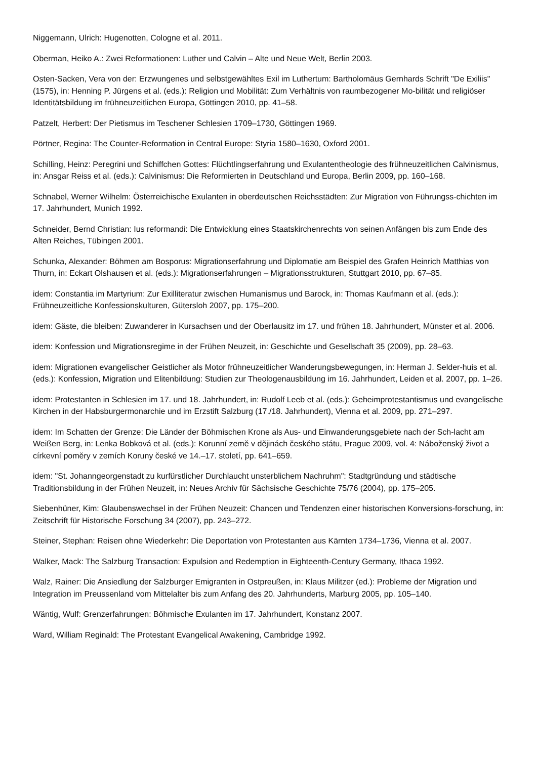Niggemann, Ulrich: Hugenotten, Cologne et al. 2011.
Oberman, Heiko A.: Zwei Reformationen: Luther und Calvin – Alte und Neue Welt, Berlin 2003.
Osten-Sacken, Vera von der: Erzwungenes und selbstgewähltes Exil im Luthertum: Bartholomäus Gernhards Schrift "De Exiliis" (1575), in: Henning P. Jürgens et al. (eds.): Religion und Mobilität: Zum Verhältnis von raumbezogener Mo-bilität und religiöser Identitätsbildung im frühneuzeitlichen Europa, Göttingen 2010, pp. 41–58.
Patzelt, Herbert: Der Pietismus im Teschener Schlesien 1709–1730, Göttingen 1969.
Pörtner, Regina: The Counter-Reformation in Central Europe: Styria 1580–1630, Oxford 2001.
Schilling, Heinz: Peregrini und Schiffchen Gottes: Flüchtlingserfahrung und Exulantentheologie des frühneuzeitlichen Calvinismus, in: Ansgar Reiss et al. (eds.): Calvinismus: Die Reformierten in Deutschland und Europa, Berlin 2009, pp. 160–168.
Schnabel, Werner Wilhelm: Österreichische Exulanten in oberdeutschen Reichsstädten: Zur Migration von Führungss-chichten im 17. Jahrhundert, Munich 1992.
Schneider, Bernd Christian: Ius reformandi: Die Entwicklung eines Staatskirchenrechts von seinen Anfängen bis zum Ende des Alten Reiches, Tübingen 2001.
Schunka, Alexander: Böhmen am Bosporus: Migrationserfahrung und Diplomatie am Beispiel des Grafen Heinrich Matthias von Thurn, in: Eckart Olshausen et al. (eds.): Migrationserfahrungen – Migrationsstrukturen, Stuttgart 2010, pp. 67–85.
idem: Constantia im Martyrium: Zur Exilliteratur zwischen Humanismus und Barock, in: Thomas Kaufmann et al. (eds.): Frühneuzeitliche Konfessionskulturen, Gütersloh 2007, pp. 175–200.
idem: Gäste, die bleiben: Zuwanderer in Kursachsen und der Oberlausitz im 17. und frühen 18. Jahrhundert, Münster et al. 2006.
idem: Konfession und Migrationsregime in der Frühen Neuzeit, in: Geschichte und Gesellschaft 35 (2009), pp. 28–63.
idem: Migrationen evangelischer Geistlicher als Motor frühneuzeitlicher Wanderungsbewegungen, in: Herman J. Selder-huis et al. (eds.): Konfession, Migration und Elitenbildung: Studien zur Theologenausbildung im 16. Jahrhundert, Leiden et al. 2007, pp. 1–26.
idem: Protestanten in Schlesien im 17. und 18. Jahrhundert, in: Rudolf Leeb et al. (eds.): Geheimprotestantismus und evangelische Kirchen in der Habsburgermonarchie und im Erzstift Salzburg (17./18. Jahrhundert), Vienna et al. 2009, pp. 271–297.
idem: Im Schatten der Grenze: Die Länder der Böhmischen Krone als Aus- und Einwanderungsgebiete nach der Sch-lacht am Weißen Berg, in: Lenka Bobková et al. (eds.): Korunní země v dějinách českého státu, Prague 2009, vol. 4: Náboženský život a církevní poměry v zemích Koruny české ve 14.–17. století, pp. 641–659.
idem: "St. Johanngeorgenstadt zu kurfürstlicher Durchlaucht unsterblichem Nachruhm": Stadtgründung und städtische Traditionsbildung in der Frühen Neuzeit, in: Neues Archiv für Sächsische Geschichte 75/76 (2004), pp. 175–205.
Siebenhüner, Kim: Glaubenswechsel in der Frühen Neuzeit: Chancen und Tendenzen einer historischen Konversions-forschung, in: Zeitschrift für Historische Forschung 34 (2007), pp. 243–272.
Steiner, Stephan: Reisen ohne Wiederkehr: Die Deportation von Protestanten aus Kärnten 1734–1736, Vienna et al. 2007.
Walker, Mack: The Salzburg Transaction: Expulsion and Redemption in Eighteenth-Century Germany, Ithaca 1992.
Walz, Rainer: Die Ansiedlung der Salzburger Emigranten in Ostpreußen, in: Klaus Militzer (ed.): Probleme der Migration und Integration im Preussenland vom Mittelalter bis zum Anfang des 20. Jahrhunderts, Marburg 2005, pp. 105–140.
Wäntig, Wulf: Grenzerfahrungen: Böhmische Exulanten im 17. Jahrhundert, Konstanz 2007.
Ward, William Reginald: The Protestant Evangelical Awakening, Cambridge 1992.